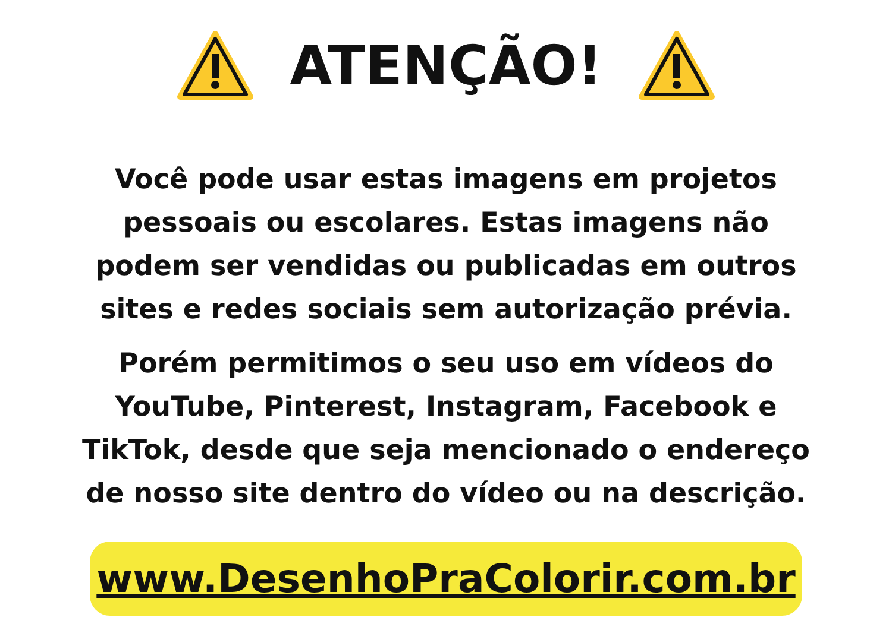ATENÇÃO!
Você pode usar estas imagens em projetos
pessoais ou escolares. Estas imagens não
podem ser vendidas ou publicadas em outros
sites e redes sociais sem autorização prévia.
Porém permitimos o seu uso em vídeos do
YouTube, Pinterest, Instagram, Facebook e
TikTok, desde que seja mencionado o endereço
de nosso site dentro do vídeo ou na descrição.
www.DesenhoPraColorir.com.br